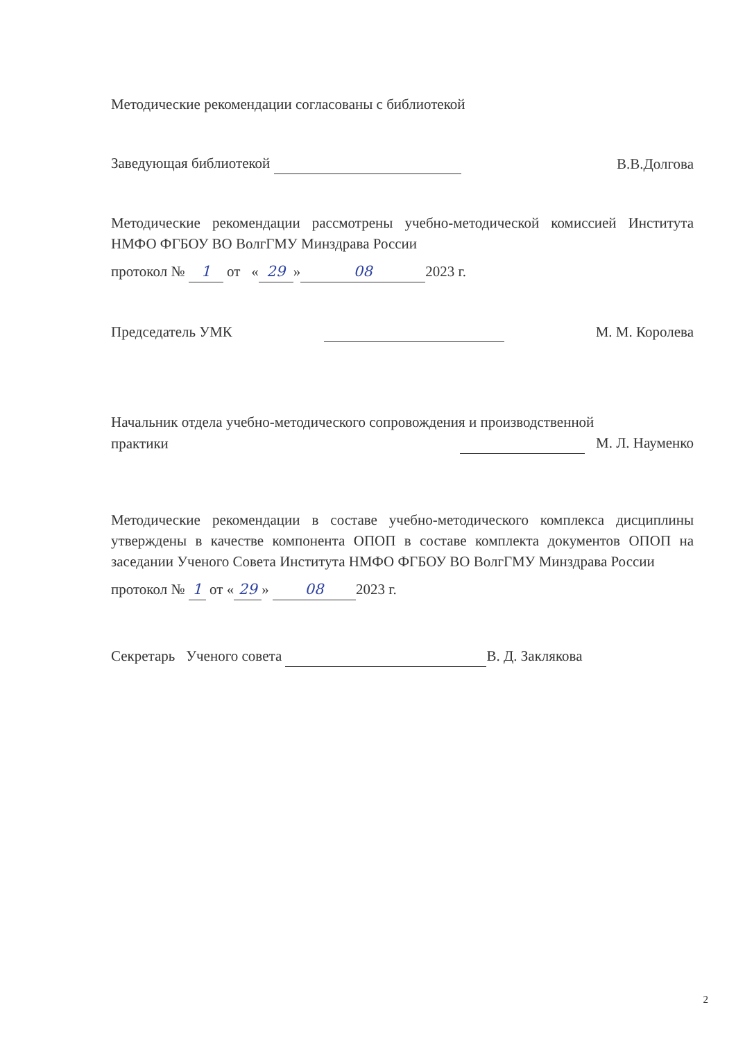Методические рекомендации согласованы с библиотекой
Заведующая библиотекой
В.В.Долгова
Методические рекомендации рассмотрены учебно-методической комиссией Института НМФО ФГБОУ ВО ВолгГМУ Минздрава России
протокол № 1 от « 29 » 08 2023 г.
Председатель УМК
М. М. Королева
Начальник отдела учебно-методического сопровождения и производственной
практики
М. Л. Науменко
Методические рекомендации в составе учебно-методического комплекса дисциплины утверждены в качестве компонента ОПОП в составе комплекта документов ОПОП на заседании Ученого Совета Института НМФО ФГБОУ ВО ВолгГМУ Минздрава России
протокол № 1 от « 29 » 08 2023 г.
Секретарь Ученого совета В. Д. Заклякова
2